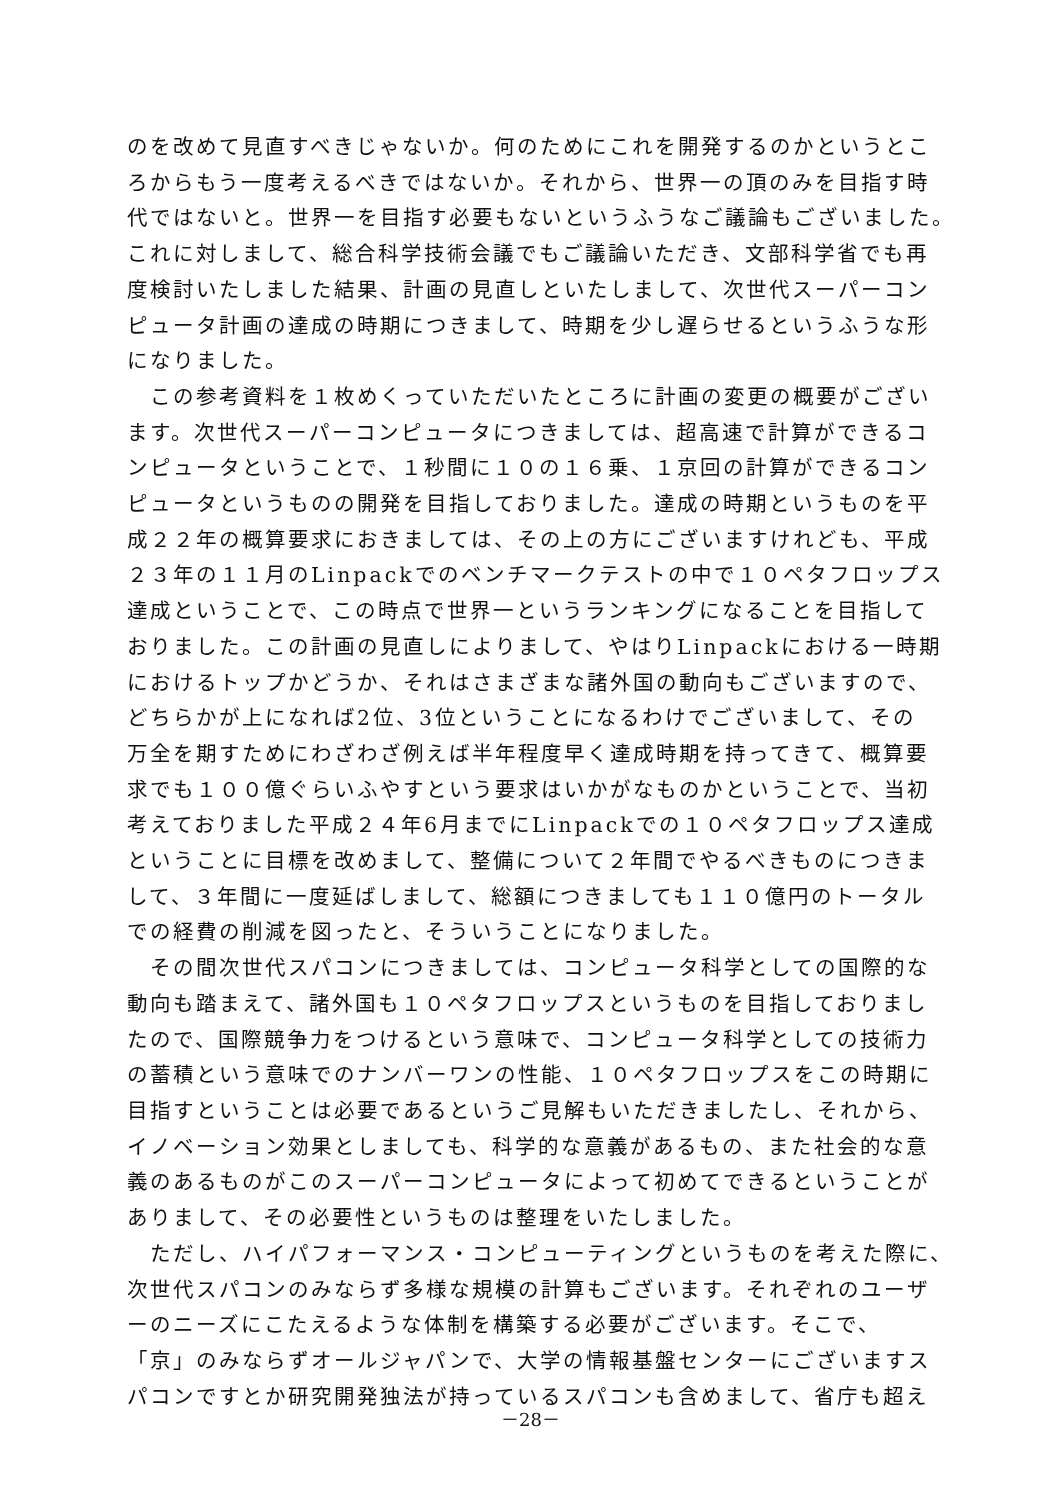のを改めて見直すべきじゃないか。何のためにこれを開発するのかというとこ
ろからもう一度考えるべきではないか。それから、世界一の頂のみを目指す時
代ではないと。世界一を目指す必要もないというふうなご議論もございました。
これに対しまして、総合科学技術会議でもご議論いただき、文部科学省でも再
度検討いたしました結果、計画の見直しといたしまして、次世代スーパーコン
ピュータ計画の達成の時期につきまして、時期を少し遅らせるというふうな形
になりました。
　この参考資料を１枚めくっていただいたところに計画の変更の概要がござい
ます。次世代スーパーコンピュータにつきましては、超高速で計算ができるコ
ンピュータということで、１秒間に１０の１６乗、１京回の計算ができるコン
ピュータというものの開発を目指しておりました。達成の時期というものを平
成２２年の概算要求におきましては、その上の方にございますけれども、平成
２３年の１１月のLinpackでのベンチマークテストの中で１０ペタフロップス
達成ということで、この時点で世界一というランキングになることを目指して
おりました。この計画の見直しによりまして、やはりLinpackにおける一時期
におけるトップかどうか、それはさまざまな諸外国の動向もございますので、
どちらかが上になれば2位、3位ということになるわけでございまして、その
万全を期すためにわざわざ例えば半年程度早く達成時期を持ってきて、概算要
求でも１００億ぐらいふやすという要求はいかがなものかということで、当初
考えておりました平成２４年6月までにLinpackでの１０ペタフロップス達成
ということに目標を改めまして、整備について２年間でやるべきものにつきま
して、３年間に一度延ばしまして、総額につきましても１１０億円のトータル
での経費の削減を図ったと、そういうことになりました。
　その間次世代スパコンにつきましては、コンピュータ科学としての国際的な
動向も踏まえて、諸外国も１０ペタフロップスというものを目指しておりまし
たので、国際競争力をつけるという意味で、コンピュータ科学としての技術力
の蓄積という意味でのナンバーワンの性能、１０ペタフロップスをこの時期に
目指すということは必要であるというご見解もいただきましたし、それから、
イノベーション効果としましても、科学的な意義があるもの、また社会的な意
義のあるものがこのスーパーコンピュータによって初めてできるということが
ありまして、その必要性というものは整理をいたしました。
　ただし、ハイパフォーマンス・コンピューティングというものを考えた際に、
次世代スパコンのみならず多様な規模の計算もございます。それぞれのユーザ
ーのニーズにこたえるような体制を構築する必要がございます。そこで、
「京」のみならずオールジャパンで、大学の情報基盤センターにございますス
パコンですとか研究開発独法が持っているスパコンも含めまして、省庁も超え
－28－